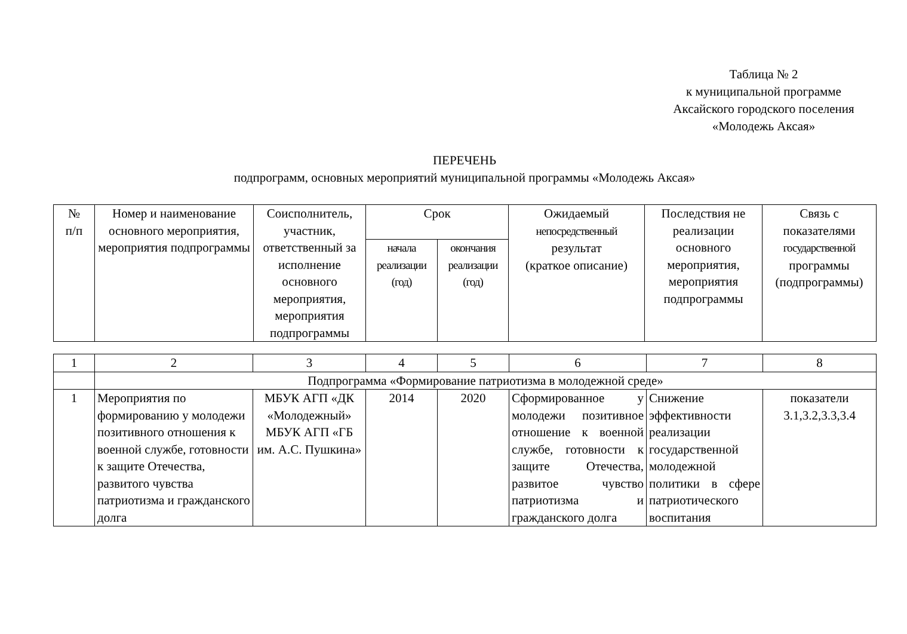Таблица № 2
к муниципальной программе
Аксайского городского поселения
«Молодежь Аксая»
ПЕРЕЧЕНЬ
подпрограмм, основных мероприятий муниципальной программы «Молодежь Аксая»
| № п/п | Номер и наименование основного мероприятия, мероприятия подпрограммы | Соисполнитель, участник, ответственный за исполнение основного мероприятия, мероприятия подпрограммы | Срок | | Ожидаемый непосредственный результат (краткое описание) | Последствия не реализации основного мероприятия, мероприятия подпрограммы | Связь с показателями государственной программы (подпрограммы) |
| --- | --- | --- | --- | --- | --- | --- | --- |
| | | | начала реализации (год) | окончания реализации (год) | | | |
| 1 | 2 | 3 | 4 | 5 | 6 | 7 | 8 |
| | Подпрограмма «Формирование патриотизма в молодежной среде» | | | | | | |
| 1 | Мероприятия по формированию у молодежи позитивного отношения к военной службе, готовности к защите Отечества, развитого чувства патриотизма и гражданского долга | МБУК АГП «ДК «Молодежный» МБУК АГП «ГБ им. А.С. Пушкина» | 2014 | 2020 | Сформированное у молодежи позитивное отношение к военной службе, готовности к защите Отечества, развитое чувство патриотизма и гражданского долга | Снижение эффективности реализации государственной молодежной политики в сфере патриотического воспитания | показатели 3.1,3.2,3.3,3.4 |